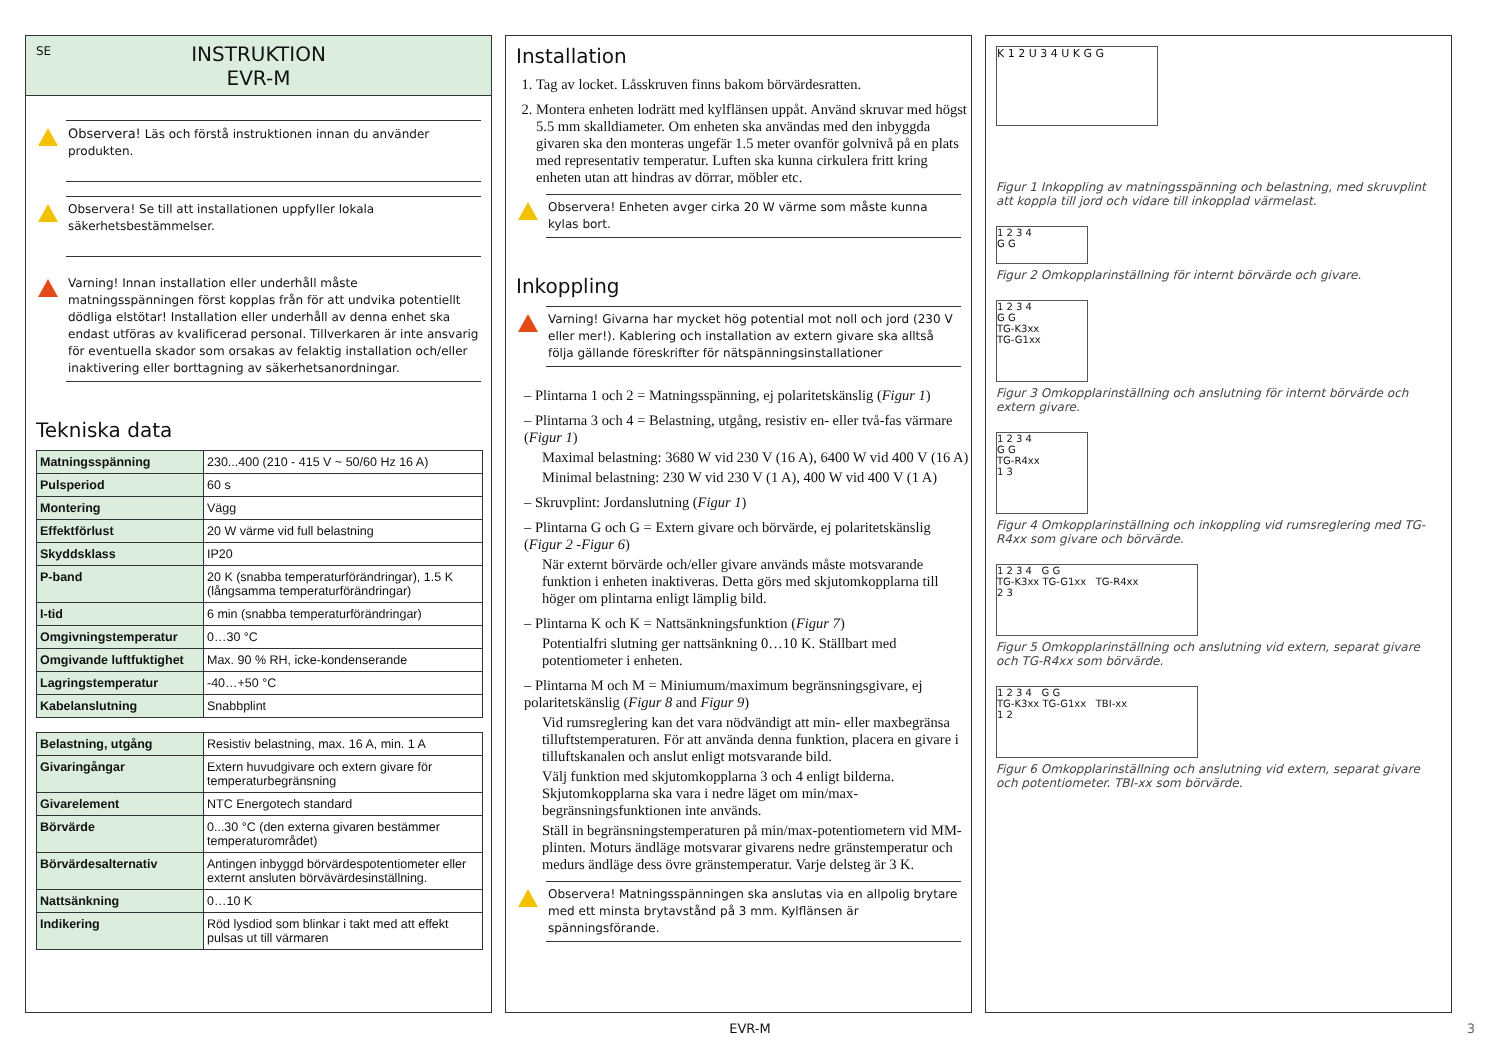SE INSTRUKTION
EVR-M
Observera! Läs och förstå instruktionen innan du använder produkten.
Observera! Se till att installationen uppfyller lokala säkerhetsbestämmelser.
Varning! Innan installation eller underhåll måste matningsspänningen först kopplas från för att undvika potentiellt dödliga elstötar! Installation eller underhåll av denna enhet ska endast utföras av kvalificerad personal. Tillverkaren är inte ansvarig för eventuella skador som orsakas av felaktig installation och/eller inaktivering eller borttagning av säkerhetsanordningar.
Tekniska data
| Matningsspänning | 230...400 (210 - 415 V ~ 50/60 Hz 16 A) |
| Pulsperiod | 60 s |
| Montering | Vägg |
| Effektförlust | 20 W värme vid full belastning |
| Skyddsklass | IP20 |
| P-band | 20 K (snabba temperaturförändringar), 1.5 K (långsamma temperaturförändringar) |
| I-tid | 6 min (snabba temperaturförändringar) |
| Omgivningstemperatur | 0…30 °C |
| Omgivande luftfuktighet | Max. 90 % RH, icke-kondenserande |
| Lagringstemperatur | -40…+50 °C |
| Kabelanslutning | Snabbplint |
| Belastning, utgång | Resistiv belastning, max. 16 A, min. 1 A |
| Givaringångar | Extern huvudgivare och extern givare för temperaturbegränsning |
| Givarelement | NTC Energotech standard |
| Börvärde | 0...30 °C (den externa givaren bestämmer temperaturområdet) |
| Börvärdesalternativ | Antingen inbyggd börvärdespotentiometer eller externt ansluten börvävärdesinställning. |
| Nattsänkning | 0…10 K |
| Indikering | Röd lysdiod som blinkar i takt med att effekt pulsas ut till värmaren |
Installation
1. Tag av locket. Låsskruven finns bakom börvärdesratten.
2. Montera enheten lodrätt med kylflänsen uppåt. Använd skruvar med högst 5.5 mm skalldiameter. Om enheten ska användas med den inbyggda givaren ska den monteras ungefär 1.5 meter ovanför golvnivå på en plats med representativ temperatur. Luften ska kunna cirkulera fritt kring enheten utan att hindras av dörrar, möbler etc.
Observera! Enheten avger cirka 20 W värme som måste kunna kylas bort.
Inkoppling
Varning! Givarna har mycket hög potential mot noll och jord (230 V eller mer!). Kablering och installation av extern givare ska alltså följa gällande föreskrifter för nätspänningsinstallationer
– Plintarna 1 och 2 = Matningsspänning, ej polaritetskänslig (Figur 1)
– Plintarna 3 och 4 = Belastning, utgång, resistiv en- eller två-fas värmare (Figur 1)
Maximal belastning: 3680 W vid 230 V (16 A), 6400 W vid 400 V (16 A)
Minimal belastning: 230 W vid 230 V (1 A), 400 W vid 400 V (1 A)
– Skruvplint: Jordanslutning (Figur 1)
– Plintarna G och G = Extern givare och börvärde, ej polaritetskänslig (Figur 2 -Figur 6)
När externt börvärde och/eller givare används måste motsvarande funktion i enheten inaktiveras. Detta görs med skjutomkopplarna till höger om plintarna enligt lämplig bild.
– Plintarna K och K = Nattsänkningsfunktion (Figur 7)
Potentialfri slutning ger nattsänkning 0…10 K. Ställbart med potentiometer i enheten.
– Plintarna M och M = Miniumum/maximum begränsningsgivare, ej polaritetskänslig (Figur 8 and Figur 9)
Vid rumsreglering kan det vara nödvändigt att min- eller maxbegränsa tilluftstemperaturen. För att använda denna funktion, placera en givare i tilluftskanalen och anslut enligt motsvarande bild.
Välj funktion med skjutomkopplarna 3 och 4 enligt bilderna. Skjutomkopplarna ska vara i nedre läget om min/max-begränsningsfunktionen inte används.
Ställ in begränsningstemperaturen på min/max-potentiometern vid MM-plinten. Moturs ändläge motsvarar givarens nedre gränstemperatur och medurs ändläge dess övre gränstemperatur. Varje delsteg är 3 K.
Observera! Matningsspänningen ska anslutas via en allpolig brytare med ett minsta brytavstånd på 3 mm. Kylflänsen är spänningsförande.
K 1 2 U 3 4 U K G G
Figur 1 Inkoppling av matningsspänning och belastning, med skruvplint att koppla till jord och vidare till inkopplad värmelast.
1 2 3 4
G G
Figur 2 Omkopplarinställning för internt börvärde och givare.
1 2 3 4
G G
TG-K3xx
TG-G1xx
Figur 3 Omkopplarinställning och anslutning för internt börvärde och extern givare.
1 2 3 4
G G
TG-R4xx
1 3
Figur 4 Omkopplarinställning och inkoppling vid rumsreglering med TG-R4xx som givare och börvärde.
1 2 3 4 G G
TG-K3xx TG-G1xx TG-R4xx
2 3
Figur 5 Omkopplarinställning och anslutning vid extern, separat givare och TG-R4xx som börvärde.
1 2 3 4 G G
TG-K3xx TG-G1xx TBI-xx
1 2
Figur 6 Omkopplarinställning och anslutning vid extern, separat givare och potentiometer. TBI-xx som börvärde.
EVR-M 3